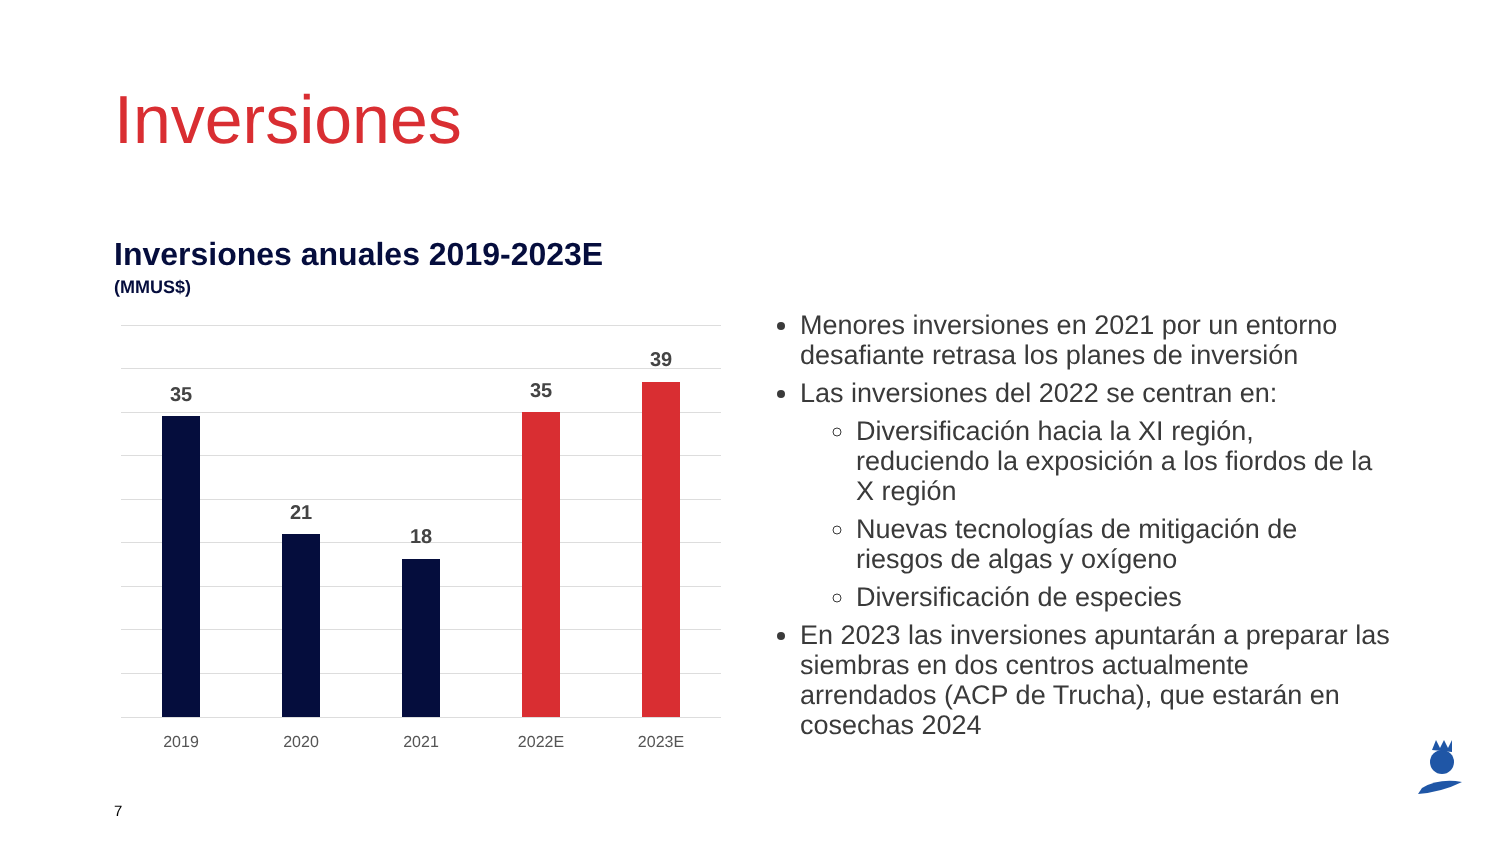Inversiones
Inversiones anuales 2019-2023E
(MMUS$)
35
21
18
35
39
2019 2020 2021 2022E 2023E
Menores inversiones en 2021 por un entorno desafiante retrasa los planes de inversión
Las inversiones del 2022 se centran en:
Diversificación hacia la XI región, reduciendo la exposición a los fiordos de la X región
Nuevas tecnologías de mitigación de riesgos de algas y oxígeno
Diversificación de especies
En 2023 las inversiones apuntarán a preparar las siembras en dos centros actualmente arrendados (ACP de Trucha), que estarán en cosechas 2024
7